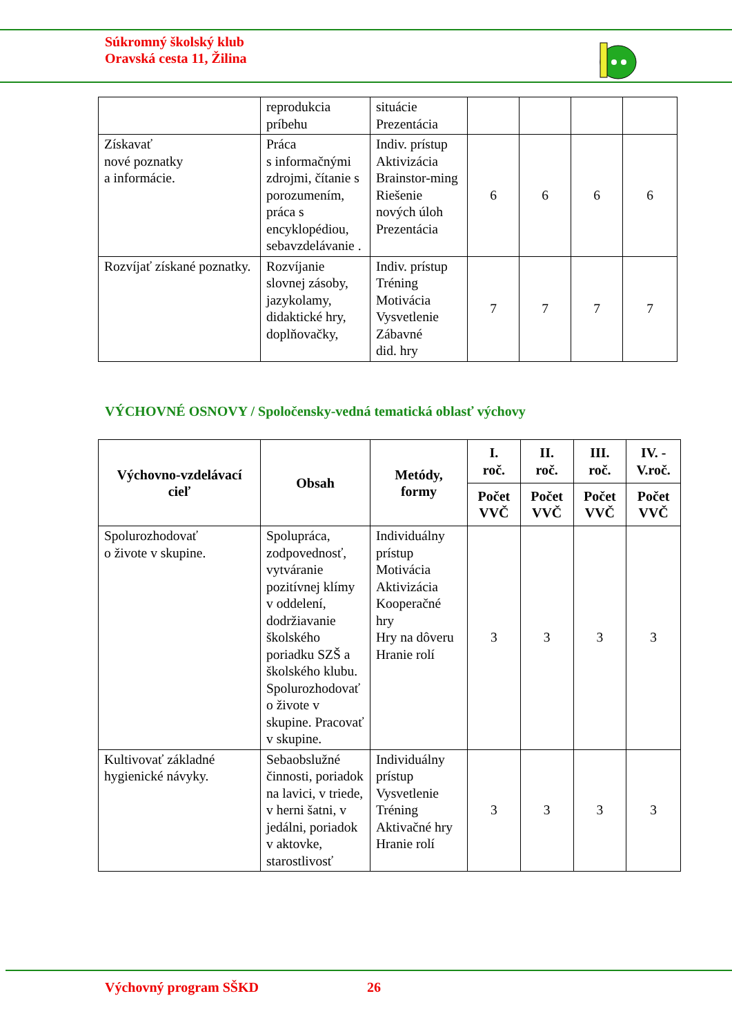Súkromný školský klub
Oravská cesta 11, Žilina
| | reprodukcia príbehu | situácie Prezentácia | | | | |
| Získavať nové poznatky a informácie. | Práca s informačnými zdrojmi, čítanie s porozumením, práca s encyklopédiou, sebavzdelávanie . | Indiv. prístup Aktivizácia Brainstor-ming Riešenie nových úloh Prezentácia | 6 | 6 | 6 | 6 |
| Rozvíjať získané poznatky. | Rozvíjanie slovnej zásoby, jazykolamy, didaktické hry, doplňovačky, | Indiv. prístup Tréning Motivácia Vysvetlenie Zábavné did. hry | 7 | 7 | 7 | 7 |
VÝCHOVNÉ OSNOVY / Spoločensky-vedná tematická oblasť výchovy
| Výchovno-vzdelávací cieľ | Obsah | Metódy, formy | I. roč. | II. roč. | III. roč. | IV. - V.roč. |
| --- | --- | --- | --- | --- | --- | --- |
| | | | Počet VVČ | Počet VVČ | Počet VVČ | Počet VVČ |
| Spolurozhodovať o živote v skupine. | Spolupráca, zodpovednosť, vytváranie pozitívnej klímy v oddelení, dodržiavanie školského poriadku SZŠ a školského klubu. Spolurozhodovať o živote v skupine. Pracovať v skupine. | Individuálny prístup Motivácia Aktivizácia Kooperačné hry Hry na dôveru Hranie rolí | 3 | 3 | 3 | 3 |
| Kultivovať základné hygienické návyky. | Sebaobslužné činnosti, poriadok na lavici, v triede, v herni šatni, v jedálni, poriadok v aktovke, starostlivosť | Individuálny prístup Vysvetlenie Tréning Aktivačné hry Hranie rolí | 3 | 3 | 3 | 3 |
Výchovný program SŠKD 26